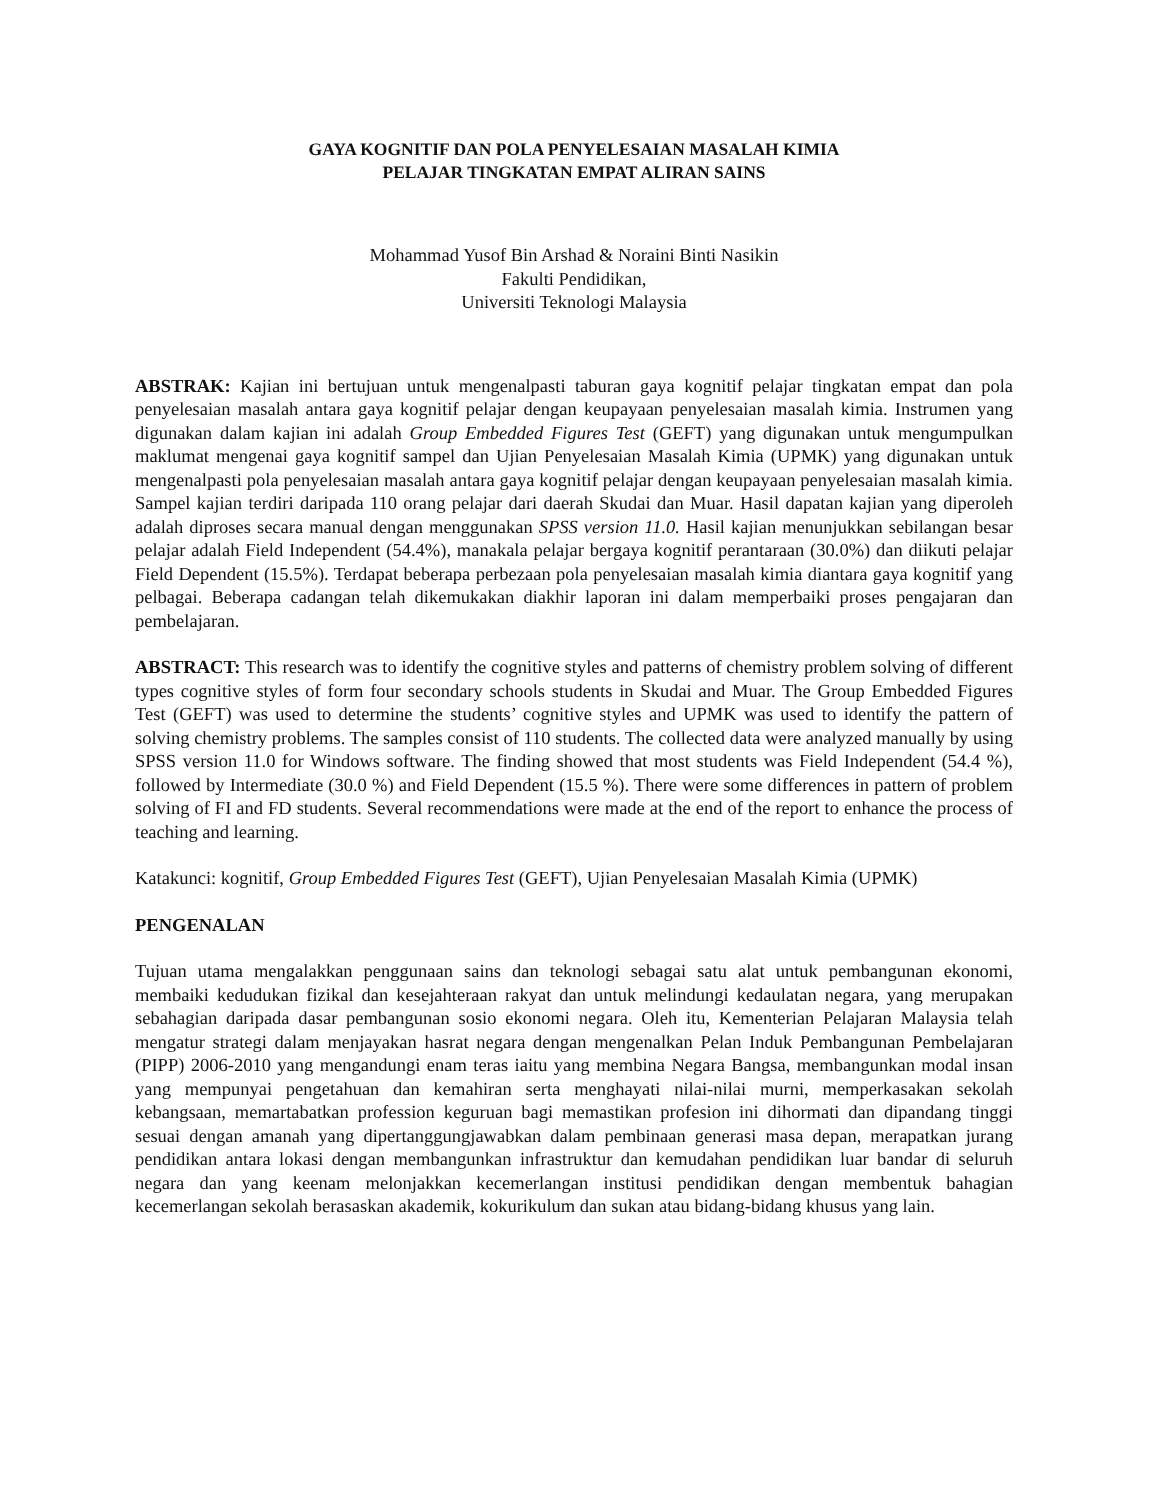GAYA KOGNITIF DAN POLA PENYELESAIAN MASALAH KIMIA
PELAJAR TINGKATAN EMPAT ALIRAN SAINS
Mohammad Yusof Bin Arshad & Noraini Binti Nasikin
Fakulti Pendidikan,
Universiti Teknologi Malaysia
ABSTRAK: Kajian ini bertujuan untuk mengenalpasti taburan gaya kognitif pelajar tingkatan empat dan pola penyelesaian masalah antara gaya kognitif pelajar dengan keupayaan penyelesaian masalah kimia. Instrumen yang digunakan dalam kajian ini adalah Group Embedded Figures Test (GEFT) yang digunakan untuk mengumpulkan maklumat mengenai gaya kognitif sampel dan Ujian Penyelesaian Masalah Kimia (UPMK) yang digunakan untuk mengenalpasti pola penyelesaian masalah antara gaya kognitif pelajar dengan keupayaan penyelesaian masalah kimia. Sampel kajian terdiri daripada 110 orang pelajar dari daerah Skudai dan Muar. Hasil dapatan kajian yang diperoleh adalah diproses secara manual dengan menggunakan SPSS version 11.0. Hasil kajian menunjukkan sebilangan besar pelajar adalah Field Independent (54.4%), manakala pelajar bergaya kognitif perantaraan (30.0%) dan diikuti pelajar Field Dependent (15.5%). Terdapat beberapa perbezaan pola penyelesaian masalah kimia diantara gaya kognitif yang pelbagai. Beberapa cadangan telah dikemukakan diakhir laporan ini dalam memperbaiki proses pengajaran dan pembelajaran.
ABSTRACT: This research was to identify the cognitive styles and patterns of chemistry problem solving of different types cognitive styles of form four secondary schools students in Skudai and Muar. The Group Embedded Figures Test (GEFT) was used to determine the students’ cognitive styles and UPMK was used to identify the pattern of solving chemistry problems. The samples consist of 110 students. The collected data were analyzed manually by using SPSS version 11.0 for Windows software. The finding showed that most students was Field Independent (54.4 %), followed by Intermediate (30.0 %) and Field Dependent (15.5 %). There were some differences in pattern of problem solving of FI and FD students. Several recommendations were made at the end of the report to enhance the process of teaching and learning.
Katakunci: kognitif, Group Embedded Figures Test (GEFT), Ujian Penyelesaian Masalah Kimia (UPMK)
PENGENALAN
Tujuan utama mengalakkan penggunaan sains dan teknologi sebagai satu alat untuk pembangunan ekonomi, membaiki kedudukan fizikal dan kesejahteraan rakyat dan untuk melindungi kedaulatan negara, yang merupakan sebahagian daripada dasar pembangunan sosio ekonomi negara. Oleh itu, Kementerian Pelajaran Malaysia telah mengatur strategi dalam menjayakan hasrat negara dengan mengenalkan Pelan Induk Pembangunan Pembelajaran (PIPP) 2006-2010 yang mengandungi enam teras iaitu yang membina Negara Bangsa, membangunkan modal insan yang mempunyai pengetahuan dan kemahiran serta menghayati nilai-nilai murni, memperkasakan sekolah kebangsaan, memartabatkan profession keguruan bagi memastikan profesion ini dihormati dan dipandang tinggi sesuai dengan amanah yang dipertanggungjawabkan dalam pembinaan generasi masa depan, merapatkan jurang pendidikan antara lokasi dengan membangunkan infrastruktur dan kemudahan pendidikan luar bandar di seluruh negara dan yang keenam melonjakkan kecemerlangan institusi pendidikan dengan membentuk bahagian kecemerlangan sekolah berasaskan akademik, kokurikulum dan sukan atau bidang-bidang khusus yang lain.